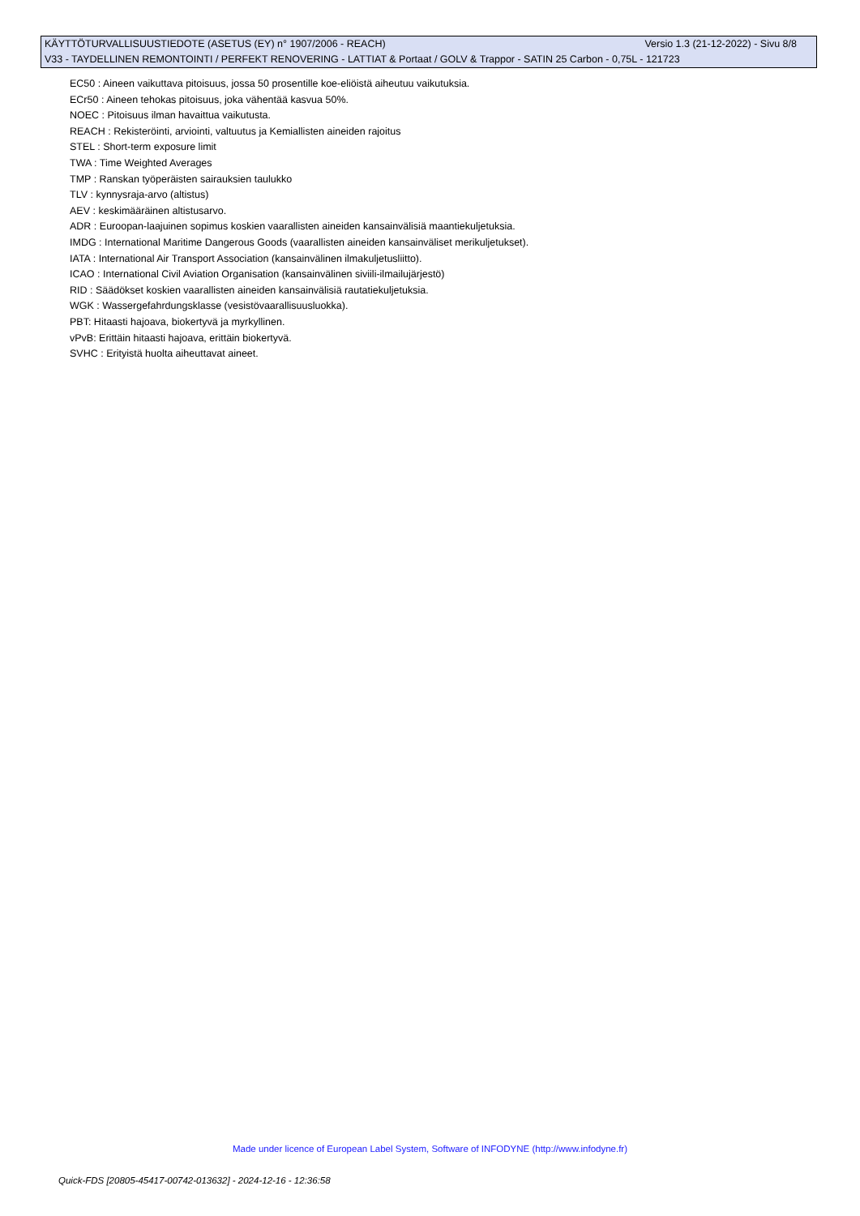KÄYTTÖTURVALLISUUSTIEDOTE (ASETUS (EY) n° 1907/2006 - REACH) Versio 1.3 (21-12-2022) - Sivu 8/8
V33 - TAYDELLINEN REMONTOINTI / PERFEKT RENOVERING - LATTIAT & Portaat / GOLV & Trappor - SATIN 25 Carbon - 0,75L - 121723
EC50 : Aineen vaikuttava pitoisuus, jossa 50 prosentille koe-eliöistä aiheutuu vaikutuksia.
ECr50 : Aineen tehokas pitoisuus, joka vähentää kasvua 50%.
NOEC : Pitoisuus ilman havaittua vaikutusta.
REACH : Rekisteröinti, arviointi, valtuutus ja Kemiallisten aineiden rajoitus
STEL : Short-term exposure limit
TWA : Time Weighted Averages
TMP : Ranskan työperäisten sairauksien taulukko
TLV : kynnysraja-arvo (altistus)
AEV : keskimääräinen altistusarvo.
ADR : Euroopan-laajuinen sopimus koskien vaarallisten aineiden kansainvälisiä maantiekuljetuksia.
IMDG : International Maritime Dangerous Goods (vaarallisten aineiden kansainväliset merikuljetukset).
IATA : International Air Transport Association (kansainvälinen ilmakuljetusliitto).
ICAO : International Civil Aviation Organisation (kansainvälinen siviili-ilmailujärjestö)
RID : Säädökset koskien vaarallisten aineiden kansainvälisiä rautatiekuljetuksia.
WGK : Wassergefahrdungsklasse (vesistövaarallisuusluokka).
PBT: Hitaasti hajoava, biokertyvä ja myrkyllinen.
vPvB: Erittäin hitaasti hajoava, erittäin biokertyvä.
SVHC : Erityistä huolta aiheuttavat aineet.
Made under licence of European Label System, Software of INFODYNE (http://www.infodyne.fr)
Quick-FDS [20805-45417-00742-013632] - 2024-12-16 - 12:36:58